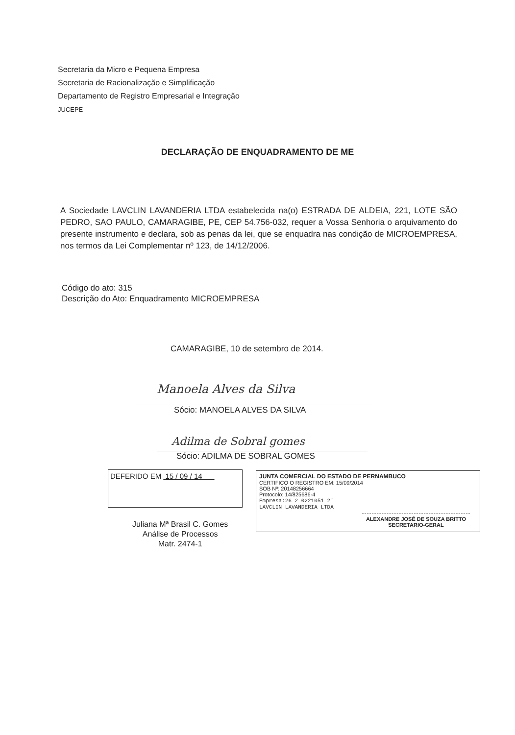Secretaria da Micro e Pequena Empresa
Secretaria de Racionalização e Simplificação
Departamento de Registro Empresarial e Integração
JUCEPE
DECLARAÇÃO DE ENQUADRAMENTO DE ME
A Sociedade LAVCLIN LAVANDERIA LTDA estabelecida na(o) ESTRADA DE ALDEIA, 221, LOTE SÃO PEDRO, SAO PAULO, CAMARAGIBE, PE, CEP 54.756-032, requer a Vossa Senhoria o arquivamento do presente instrumento e declara, sob as penas da lei, que se enquadra nas condição de MICROEMPRESA, nos termos da Lei Complementar nº 123, de 14/12/2006.
Código do ato: 315
Descrição do Ato: Enquadramento MICROEMPRESA
CAMARAGIBE, 10 de setembro de 2014.
Manoela Alves da Silva
Sócio: MANOELA ALVES DA SILVA
Adilma de Sobral gomes
Sócio: ADILMA DE SOBRAL GOMES
DEFERIDO EM 15 / 09 / 14
JUNTA COMERCIAL DO ESTADO DE PERNAMBUCO
CERTIFICO O REGISTRO EM: 15/09/2014
SOB Nº: 20148256664
Protocolo: 14/825686-4
Empresa:26 2 0221051 2'
LAVCLIN LAVANDERIA LTDA
ALEXANDRE JOSÉ DE SOUZA BRITTO
SECRETARIO-GERAL
Juliana Mª Brasil C. Gomes
Análise de Processos
Matr. 2474-1